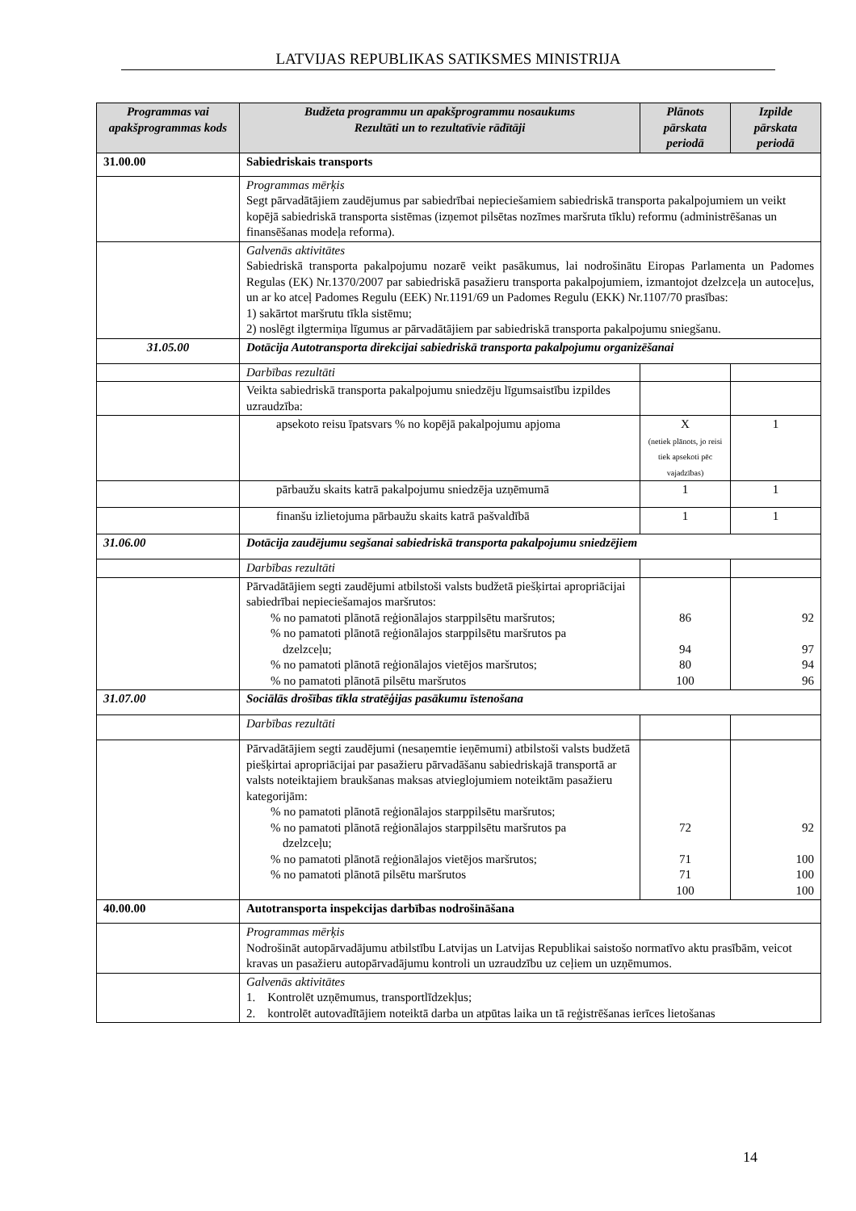LATVIJAS REPUBLIKAS SATIKSMES MINISTRIJA
| Programmas vai apakšprogrammas kods | Budžeta programmu un apakšprogrammu nosaukums Rezultāti un to rezultatīvie rādītāji | Plānots pārskata periodā | Izpilde pārskata periodā |
| --- | --- | --- | --- |
| 31.00.00 | Sabiedriskais transports | | |
| | Programmas mērķis Segt pārvadātājiem zaudējumus par sabiedrībai nepieciešamiem sabiedriskā transporta pakalpojumiem un veikt kopējā sabiedriskā transporta sistēmas (izņemot pilsētas nozīmes maršruta tīklu) reformu (administrēšanas un finansēšanas modeļa reforma). | | |
| | Galvenās aktivitātes Sabiedriskā transporta pakalpojumu nozarē veikt pasākumus, lai nodrošinātu Eiropas Parlamenta un Padomes Regulas (EK) Nr.1370/2007 par sabiedriskā pasažieru transporta pakalpojumiem, izmantojot dzelzceļa un autoceļus, un ar ko atceļ Padomes Regulu (EEK) Nr.1191/69 un Padomes Regulu (EKK) Nr.1107/70 prasības: 1) sakārtot maršrutu tīkla sistēmu; 2) noslēgt ilgtermiņa līgumus ar pārvadātājiem par sabiedriskā transporta pakalpojumu sniegšanu. | | |
| 31.05.00 | Dotācija Autotransporta direkcijai sabiedriskā transporta pakalpojumu organizēšanai | | |
| | Darbības rezultāti | | |
| | Veikta sabiedriskā transporta pakalpojumu sniedzēju līgumsaistību izpildes uzraudzība: | | |
| | apsekoto reisu īpatsvars % no kopējā pakalpojumu apjoma | X (netiek plānots, jo reisi tiek apsekoti pēc vajadzības) | 1 |
| | pārbaužu skaits katrā pakalpojumu sniedzēja uzņēmumā | 1 | 1 |
| | finanšu izlietojuma pārbaužu skaits katrā pašvaldībā | 1 | 1 |
| 31.06.00 | Dotācija zaudējumu segšanai sabiedriskā transporta pakalpojumu sniedzējiem | | |
| | Darbības rezultāti | | |
| | Pārvadātājiem segti zaudējumi atbilstoši valsts budžetā piešķirtai apropriācijai sabiedrībai nepieciešamajos maršrutos: % no pamatoti plānotā reģionālajos starppilsētu maršrutos; % no pamatoti plānotā reģionālajos starppilsētu maršrutos pa dzelzceļu; % no pamatoti plānotā reģionālajos vietējos maršrutos; % no pamatoti plānotā pilsētu maršrutos | 86 94 80 100 | 92 97 94 96 |
| 31.07.00 | Sociālās drošības tīkla stratēģijas pasākumu īstenošana | | |
| | Darbības rezultāti | | |
| | Pārvadātājiem segti zaudējumi (nesaņemtie ieņēmumi) atbilstoši valsts budžetā piešķirtai apropriācijai par pasažieru pārvadāšanu sabiedriskajā transportā ar valsts noteiktajiem braukšanas maksas atvieglojumiem noteiktām pasažieru kategorijām: % no pamatoti plānotā reģionālajos starppilsētu maršrutos; % no pamatoti plānotā reģionālajos starppilsētu maršrutos pa dzelzceļu; % no pamatoti plānotā reģionālajos vietējos maršrutos; % no pamatoti plānotā pilsētu maršrutos | 72 71 71 100 | 92 100 100 100 |
| 40.00.00 | Autotransporta inspekcijas darbības nodrošināšana | | |
| | Programmas mērķis Nodrošināt autopārvadājumu atbilstību Latvijas un Latvijas Republikai saistošo normatīvo aktu prasībām, veicot kravas un pasažieru autopārvadājumu kontroli un uzraudzību uz ceļiem un uzņēmumos. | | |
| | Galvenās aktivitātes 1. Kontrolēt uzņēmumus, transportlīdzekļus; 2. kontrolēt autovadītājiem noteiktā darba un atpūtas laika un tā reģistrēšanas ierīces lietošanas | | |
14